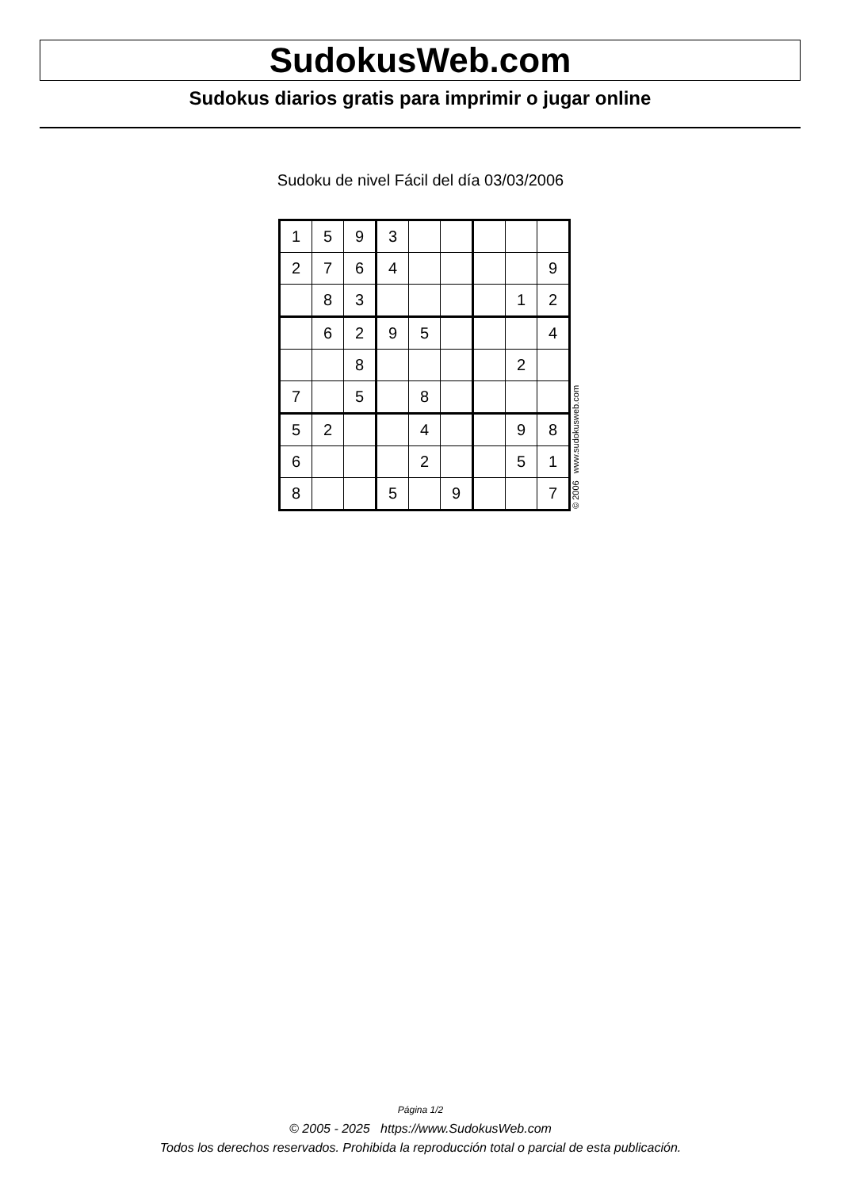SudokusWeb.com
Sudokus diarios gratis para imprimir o jugar online
Sudoku de nivel Fácil del día 03/03/2006
| 1 | 5 | 9 | 3 | | | | | |
| 2 | 7 | 6 | 4 | | | | | 9 |
| | 8 | 3 | | | | | 1 | 2 |
| | 6 | 2 | 9 | 5 | | | | 4 |
| | | 8 | | | | | 2 | |
| 7 | | 5 | | 8 | | | | |
| 5 | 2 | | | 4 | | | 9 | 8 |
| 6 | | | | 2 | | | 5 | 1 |
| 8 | | | 5 | | 9 | | | 7 |
© 2006 www.sudokusweb.com
Página 1/2
© 2005 - 2025 https://www.SudokusWeb.com
Todos los derechos reservados. Prohibida la reproducción total o parcial de esta publicación.